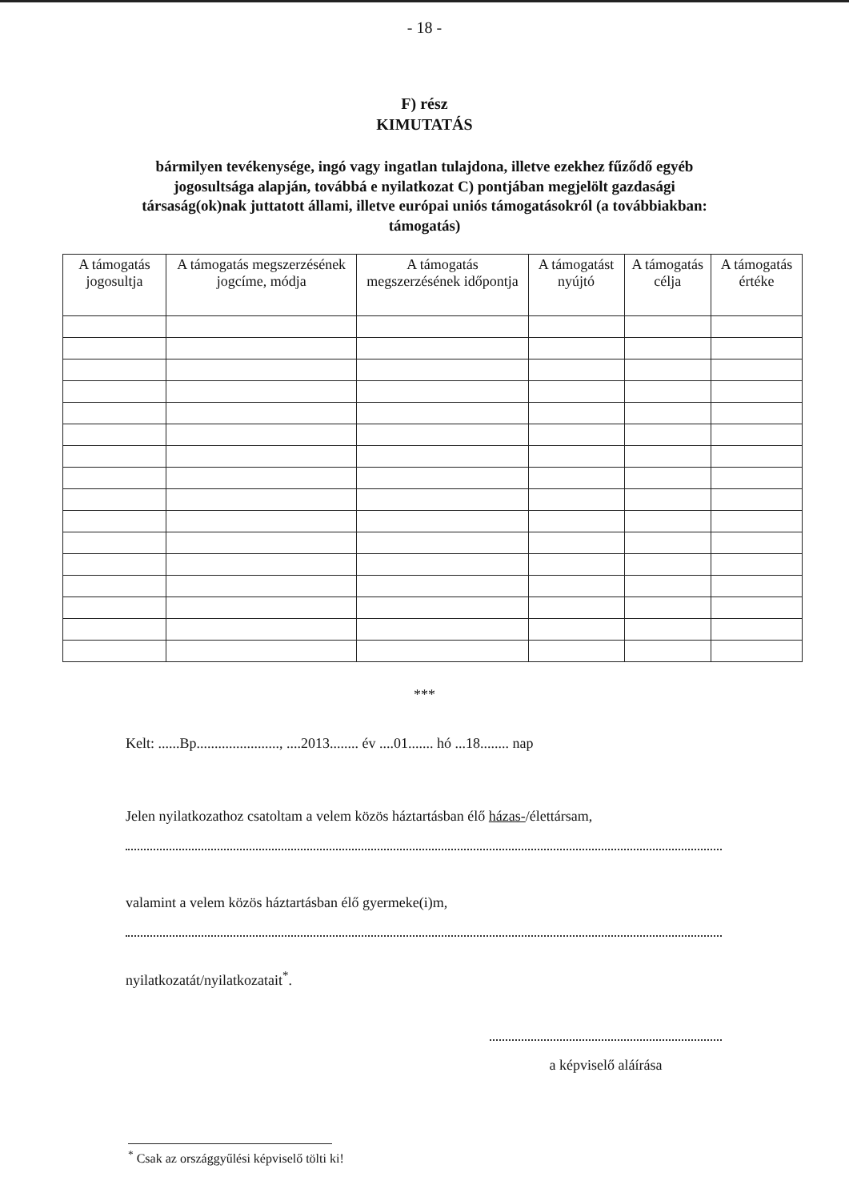- 18 -
F) rész
KIMUTATÁS
bármilyen tevékenysége, ingó vagy ingatlan tulajdona, illetve ezekhez fűződő egyéb jogosultsága alapján, továbbá e nyilatkozat C) pontjában megjelölt gazdasági társaság(ok)nak juttatott állami, illetve európai uniós támogatásokról (a továbbiakban: támogatás)
| A támogatás jogosultja | A támogatás megszerzésének jogcíme, módja | A támogatás megszerzésének időpontja | A támogatást nyújtó | A támogatás célja | A támogatás értéke |
| --- | --- | --- | --- | --- | --- |
***
Kelt: ......Bp......................., ....2013........ év ....01....... hó ...18........ nap
Jelen nyilatkozathoz csatoltam a velem közös háztartásban élő házas-/élettársam,
valamint a velem közös háztartásban élő gyermeke(i)m,
nyilatkozatát/nyilatkozatait<sup>*</sup>.
a képviselő aláírása
<sup>*</sup> Csak az országgyűlési képviselő tölti ki!